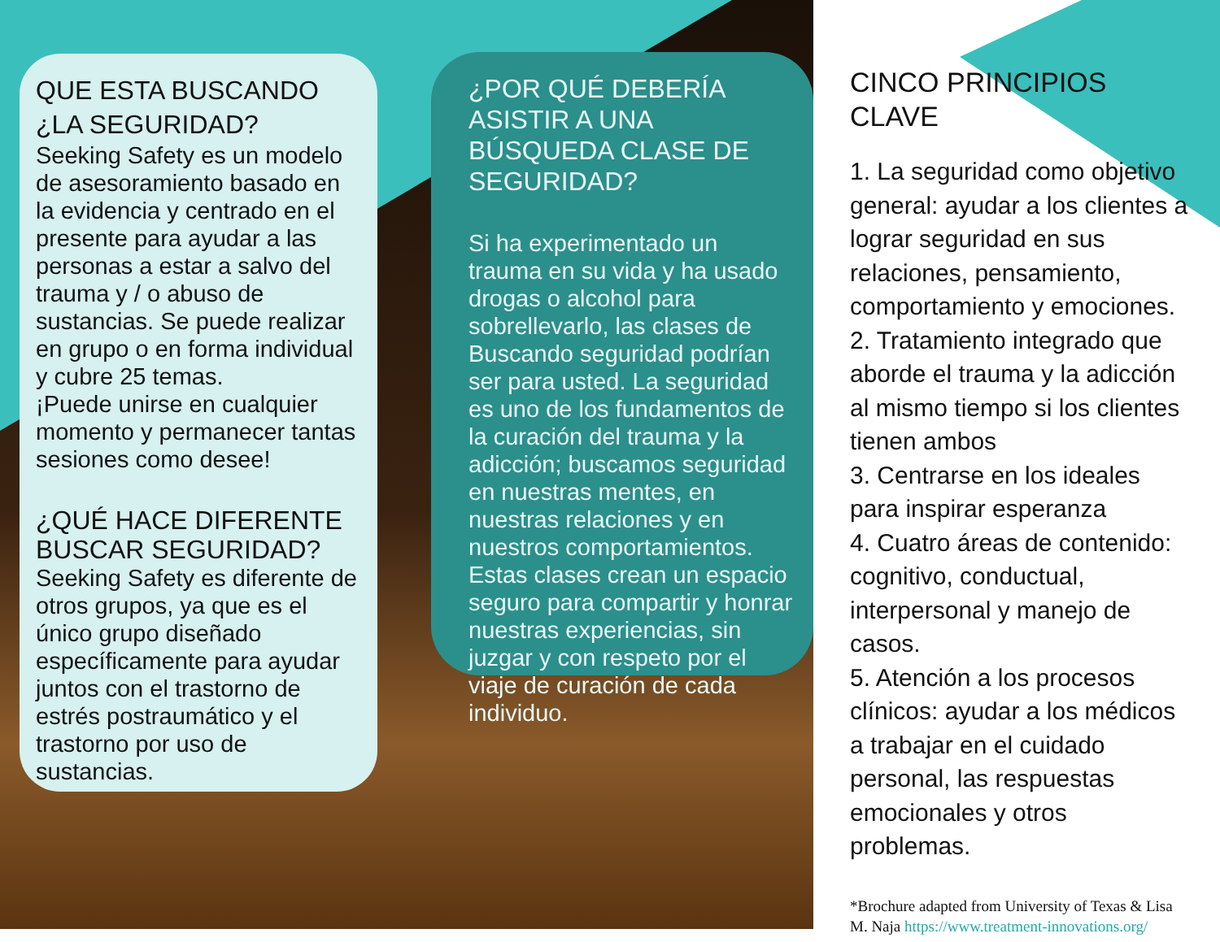QUE ESTA BUSCANDO
¿LA SEGURIDAD?
Seeking Safety es un modelo de asesoramiento basado en la evidencia y centrado en el presente para ayudar a las personas a estar a salvo del trauma y / o abuso de sustancias. Se puede realizar en grupo o en forma individual y cubre 25 temas.
¡Puede unirse en cualquier momento y permanecer tantas sesiones como desee!
¿QUÉ HACE DIFERENTE BUSCAR SEGURIDAD?
Seeking Safety es diferente de otros grupos, ya que es el único grupo diseñado específicamente para ayudar juntos con el trastorno de estrés postraumático y el trastorno por uso de sustancias.
¿POR QUÉ DEBERÍA ASISTIR A UNA BÚSQUEDA CLASE DE SEGURIDAD?
Si ha experimentado un trauma en su vida y ha usado drogas o alcohol para sobrellevarlo, las clases de Buscando seguridad podrían ser para usted. La seguridad es uno de los fundamentos de la curación del trauma y la adicción; buscamos seguridad en nuestras mentes, en nuestras relaciones y en nuestros comportamientos. Estas clases crean un espacio seguro para compartir y honrar nuestras experiencias, sin juzgar y con respeto por el viaje de curación de cada individuo.
CINCO PRINCIPIOS CLAVE
1. La seguridad como objetivo general: ayudar a los clientes a lograr seguridad en sus relaciones, pensamiento, comportamiento y emociones.
2. Tratamiento integrado que aborde el trauma y la adicción al mismo tiempo si los clientes tienen ambos
3. Centrarse en los ideales para inspirar esperanza
4. Cuatro áreas de contenido: cognitivo, conductual, interpersonal y manejo de casos.
5. Atención a los procesos clínicos: ayudar a los médicos a trabajar en el cuidado personal, las respuestas emocionales y otros problemas.
*Brochure adapted from University of Texas & Lisa M. Naja https://www.treatment-innovations.org/